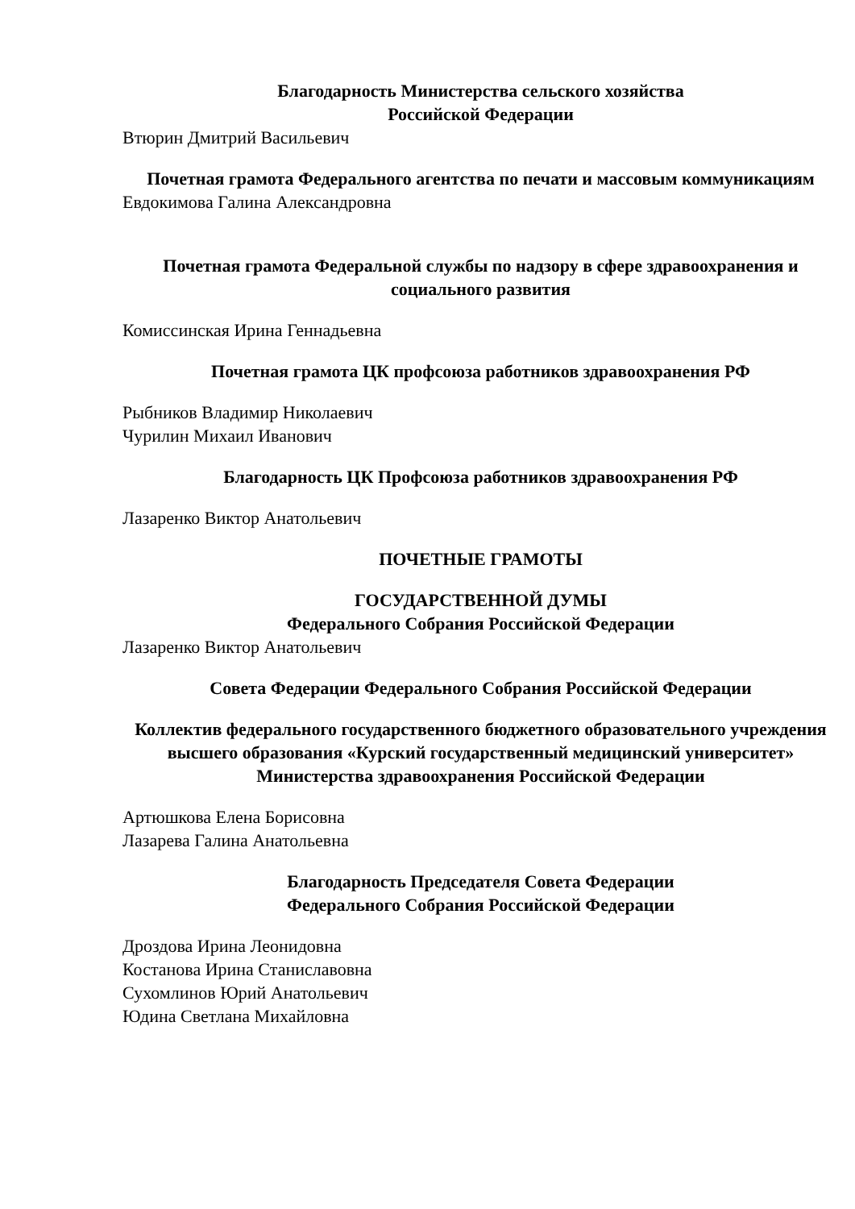Благодарность Министерства сельского хозяйства
Российской Федерации
Втюрин Дмитрий Васильевич
Почетная грамота Федерального агентства по печати и массовым коммуникациям
Евдокимова Галина Александровна
Почетная грамота Федеральной службы по надзору в сфере здравоохранения и социального развития
Комиссинская Ирина Геннадьевна
Почетная грамота ЦК профсоюза работников здравоохранения РФ
Рыбников Владимир Николаевич
Чурилин Михаил Иванович
Благодарность ЦК Профсоюза работников здравоохранения РФ
Лазаренко Виктор Анатольевич
ПОЧЕТНЫЕ ГРАМОТЫ
ГОСУДАРСТВЕННОЙ ДУМЫ
Федерального Собрания Российской Федерации
Лазаренко Виктор Анатольевич
Совета Федерации Федерального Собрания Российской Федерации
Коллектив федерального государственного бюджетного образовательного учреждения высшего образования «Курский государственный медицинский университет» Министерства здравоохранения Российской Федерации
Артюшкова Елена Борисовна
Лазарева Галина Анатольевна
Благодарность Председателя Совета Федерации
Федерального Собрания Российской Федерации
Дроздова Ирина Леонидовна
Костанова Ирина Станиславовна
Сухомлинов Юрий Анатольевич
Юдина Светлана Михайловна